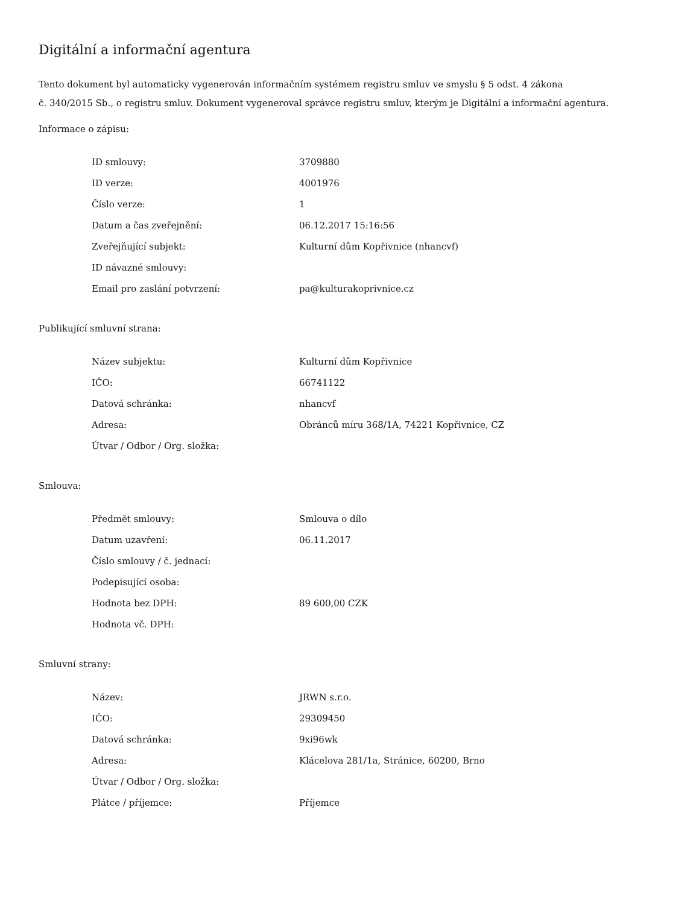Digitální a informační agentura
Tento dokument byl automaticky vygenerován informačním systémem registru smluv ve smyslu § 5 odst. 4 zákona
č. 340/2015 Sb., o registru smluv. Dokument vygeneroval správce registru smluv, kterým je Digitální a informační agentura.
Informace o zápisu:
| ID smlouvy: | 3709880 |
| ID verze: | 4001976 |
| Číslo verze: | 1 |
| Datum a čas zveřejnění: | 06.12.2017 15:16:56 |
| Zveřejňující subjekt: | Kulturní dům Kopřivnice (nhancvf) |
| ID návazné smlouvy: | |
| Email pro zaslání potvrzení: | pa@kulturakoprivnice.cz |
Publikující smluvní strana:
| Název subjektu: | Kulturní dům Kopřivnice |
| IČO: | 66741122 |
| Datová schránka: | nhancvf |
| Adresa: | Obránců míru 368/1A, 74221 Kopřivnice, CZ |
| Útvar / Odbor / Org. složka: | |
Smlouva:
| Předmět smlouvy: | Smlouva o dílo |
| Datum uzavření: | 06.11.2017 |
| Číslo smlouvy / č. jednací: | |
| Podepisující osoba: | |
| Hodnota bez DPH: | 89 600,00 CZK |
| Hodnota vč. DPH: | |
Smluvní strany:
| Název: | JRWN s.r.o. |
| IČO: | 29309450 |
| Datová schránka: | 9xi96wk |
| Adresa: | Klácelova 281/1a, Stránice, 60200, Brno |
| Útvar / Odbor / Org. složka: | |
| Plátce / příjemce: | Příjemce |